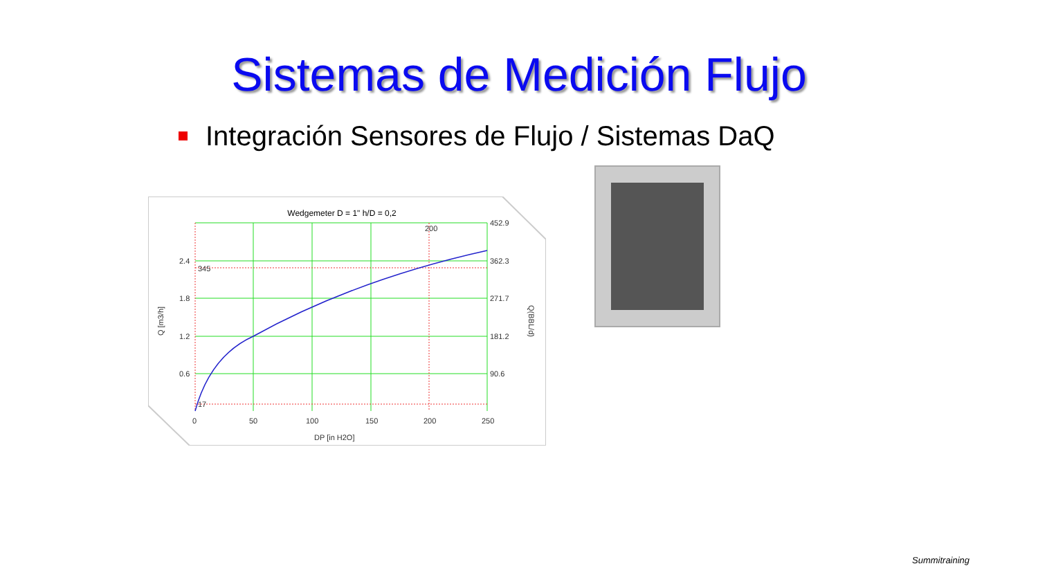Sistemas de Medición Flujo
Integración Sensores de Flujo / Sistemas DaQ
Wedgemeter D = 1" h/D = 0,2
2.4
1.8
1.2
0.6
452.9
362.3
271.7
181.2
90.6
345
17
200
0
50
100
150
200
250
DP [in H2O]
Q [m3/h]
Q(BBL/d)
Summitraining